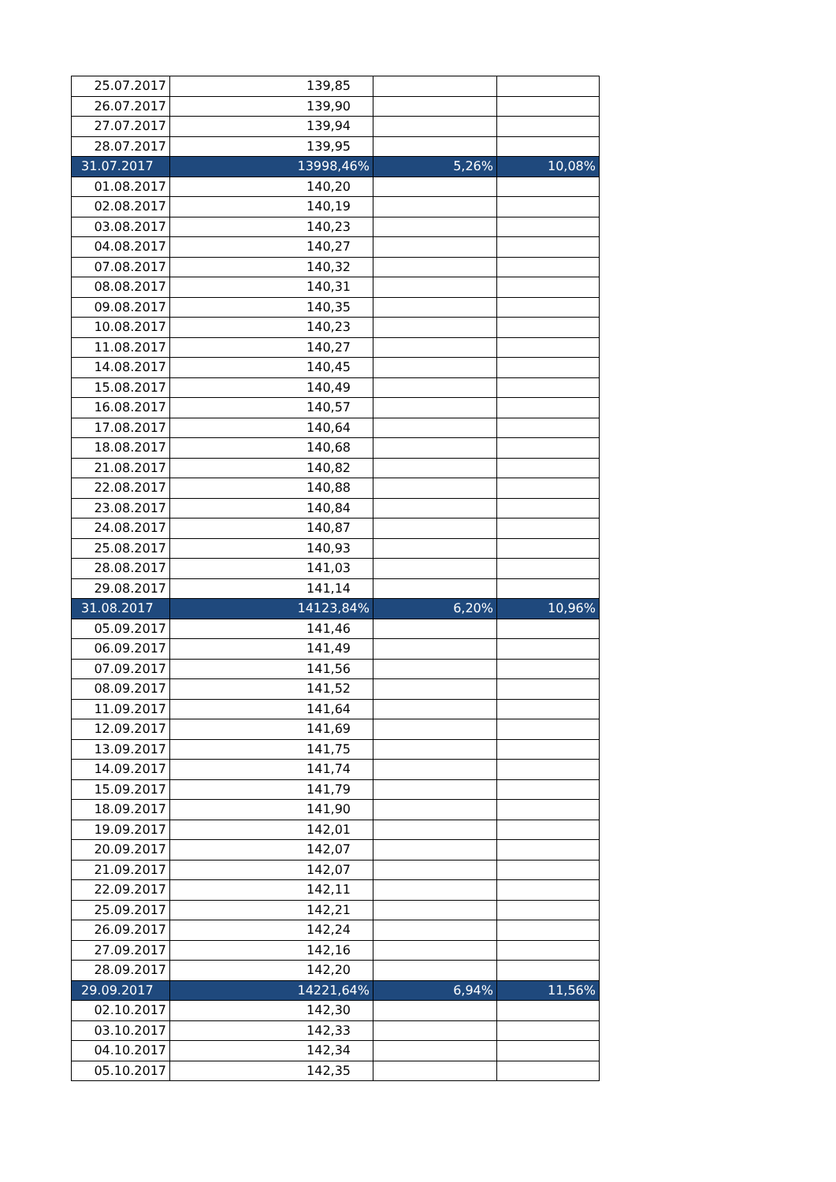| 25.07.2017 | 139,85 | | |
| 26.07.2017 | 139,90 | | |
| 27.07.2017 | 139,94 | | |
| 28.07.2017 | 139,95 | | |
| 31.07.2017 | 13998,46% | 5,26% | 10,08% |
| 01.08.2017 | 140,20 | | |
| 02.08.2017 | 140,19 | | |
| 03.08.2017 | 140,23 | | |
| 04.08.2017 | 140,27 | | |
| 07.08.2017 | 140,32 | | |
| 08.08.2017 | 140,31 | | |
| 09.08.2017 | 140,35 | | |
| 10.08.2017 | 140,23 | | |
| 11.08.2017 | 140,27 | | |
| 14.08.2017 | 140,45 | | |
| 15.08.2017 | 140,49 | | |
| 16.08.2017 | 140,57 | | |
| 17.08.2017 | 140,64 | | |
| 18.08.2017 | 140,68 | | |
| 21.08.2017 | 140,82 | | |
| 22.08.2017 | 140,88 | | |
| 23.08.2017 | 140,84 | | |
| 24.08.2017 | 140,87 | | |
| 25.08.2017 | 140,93 | | |
| 28.08.2017 | 141,03 | | |
| 29.08.2017 | 141,14 | | |
| 31.08.2017 | 14123,84% | 6,20% | 10,96% |
| 05.09.2017 | 141,46 | | |
| 06.09.2017 | 141,49 | | |
| 07.09.2017 | 141,56 | | |
| 08.09.2017 | 141,52 | | |
| 11.09.2017 | 141,64 | | |
| 12.09.2017 | 141,69 | | |
| 13.09.2017 | 141,75 | | |
| 14.09.2017 | 141,74 | | |
| 15.09.2017 | 141,79 | | |
| 18.09.2017 | 141,90 | | |
| 19.09.2017 | 142,01 | | |
| 20.09.2017 | 142,07 | | |
| 21.09.2017 | 142,07 | | |
| 22.09.2017 | 142,11 | | |
| 25.09.2017 | 142,21 | | |
| 26.09.2017 | 142,24 | | |
| 27.09.2017 | 142,16 | | |
| 28.09.2017 | 142,20 | | |
| 29.09.2017 | 14221,64% | 6,94% | 11,56% |
| 02.10.2017 | 142,30 | | |
| 03.10.2017 | 142,33 | | |
| 04.10.2017 | 142,34 | | |
| 05.10.2017 | 142,35 | | |